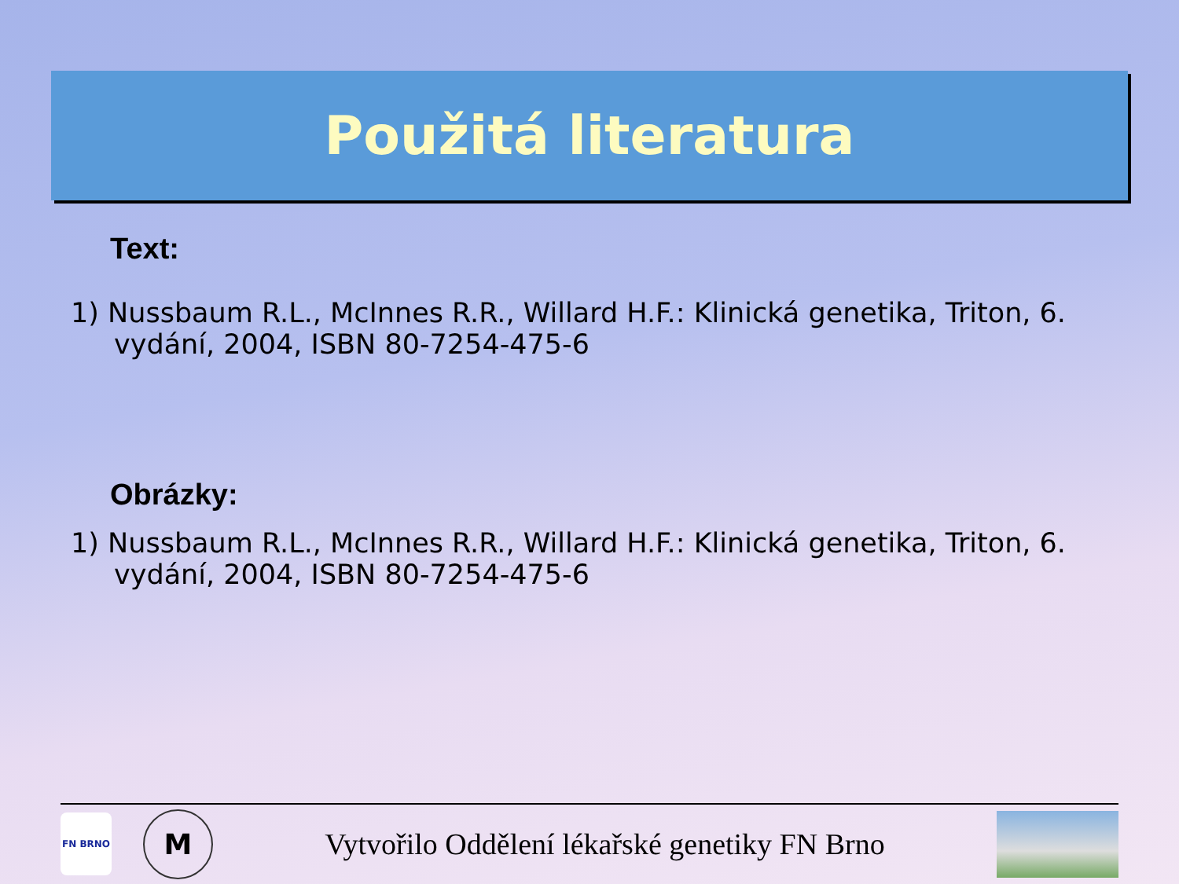Použitá literatura
Text:
1) Nussbaum R.L., McInnes R.R., Willard H.F.: Klinická genetika, Triton, 6. vydání, 2004, ISBN 80-7254-475-6
Obrázky:
1) Nussbaum R.L., McInnes R.R., Willard H.F.: Klinická genetika, Triton, 6. vydání, 2004, ISBN 80-7254-475-6
FN BRNO
M
Vytvořilo Oddělení lékařské genetiky FN Brno